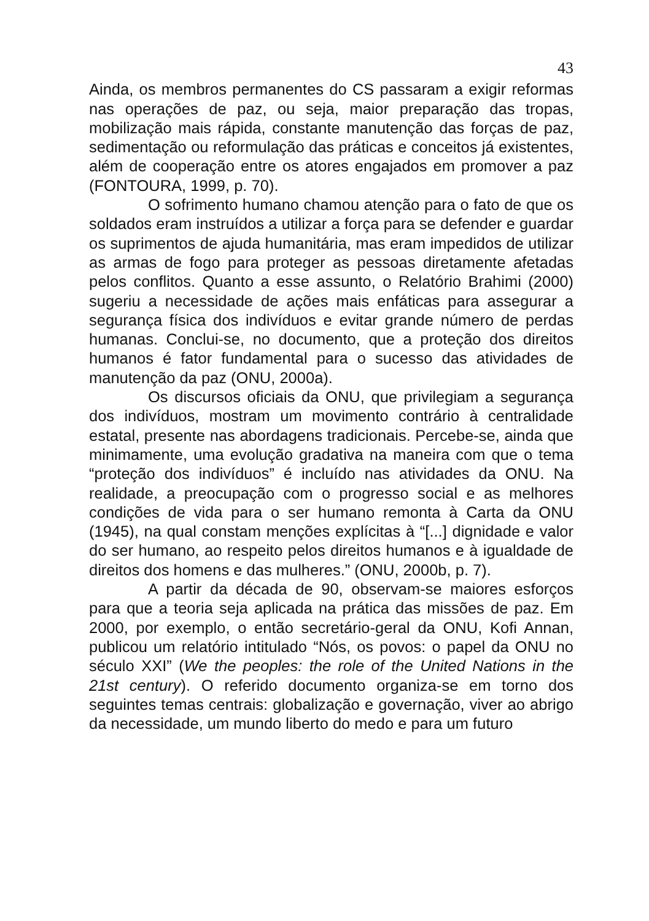43
Ainda, os membros permanentes do CS passaram a exigir reformas nas operações de paz, ou seja, maior preparação das tropas, mobilização mais rápida, constante manutenção das forças de paz, sedimentação ou reformulação das práticas e conceitos já existentes, além de cooperação entre os atores engajados em promover a paz (FONTOURA, 1999, p. 70).
O sofrimento humano chamou atenção para o fato de que os soldados eram instruídos a utilizar a força para se defender e guardar os suprimentos de ajuda humanitária, mas eram impedidos de utilizar as armas de fogo para proteger as pessoas diretamente afetadas pelos conflitos. Quanto a esse assunto, o Relatório Brahimi (2000) sugeriu a necessidade de ações mais enfáticas para assegurar a segurança física dos indivíduos e evitar grande número de perdas humanas. Conclui-se, no documento, que a proteção dos direitos humanos é fator fundamental para o sucesso das atividades de manutenção da paz (ONU, 2000a).
Os discursos oficiais da ONU, que privilegiam a segurança dos indivíduos, mostram um movimento contrário à centralidade estatal, presente nas abordagens tradicionais. Percebe-se, ainda que minimamente, uma evolução gradativa na maneira com que o tema “proteção dos indivíduos” é incluído nas atividades da ONU. Na realidade, a preocupação com o progresso social e as melhores condições de vida para o ser humano remonta à Carta da ONU (1945), na qual constam menções explícitas à “[...] dignidade e valor do ser humano, ao respeito pelos direitos humanos e à igualdade de direitos dos homens e das mulheres.” (ONU, 2000b, p. 7).
A partir da década de 90, observam-se maiores esforços para que a teoria seja aplicada na prática das missões de paz. Em 2000, por exemplo, o então secretário-geral da ONU, Kofi Annan, publicou um relatório intitulado “Nós, os povos: o papel da ONU no século XXI” (We the peoples: the role of the United Nations in the 21st century). O referido documento organiza-se em torno dos seguintes temas centrais: globalização e governação, viver ao abrigo da necessidade, um mundo liberto do medo e para um futuro